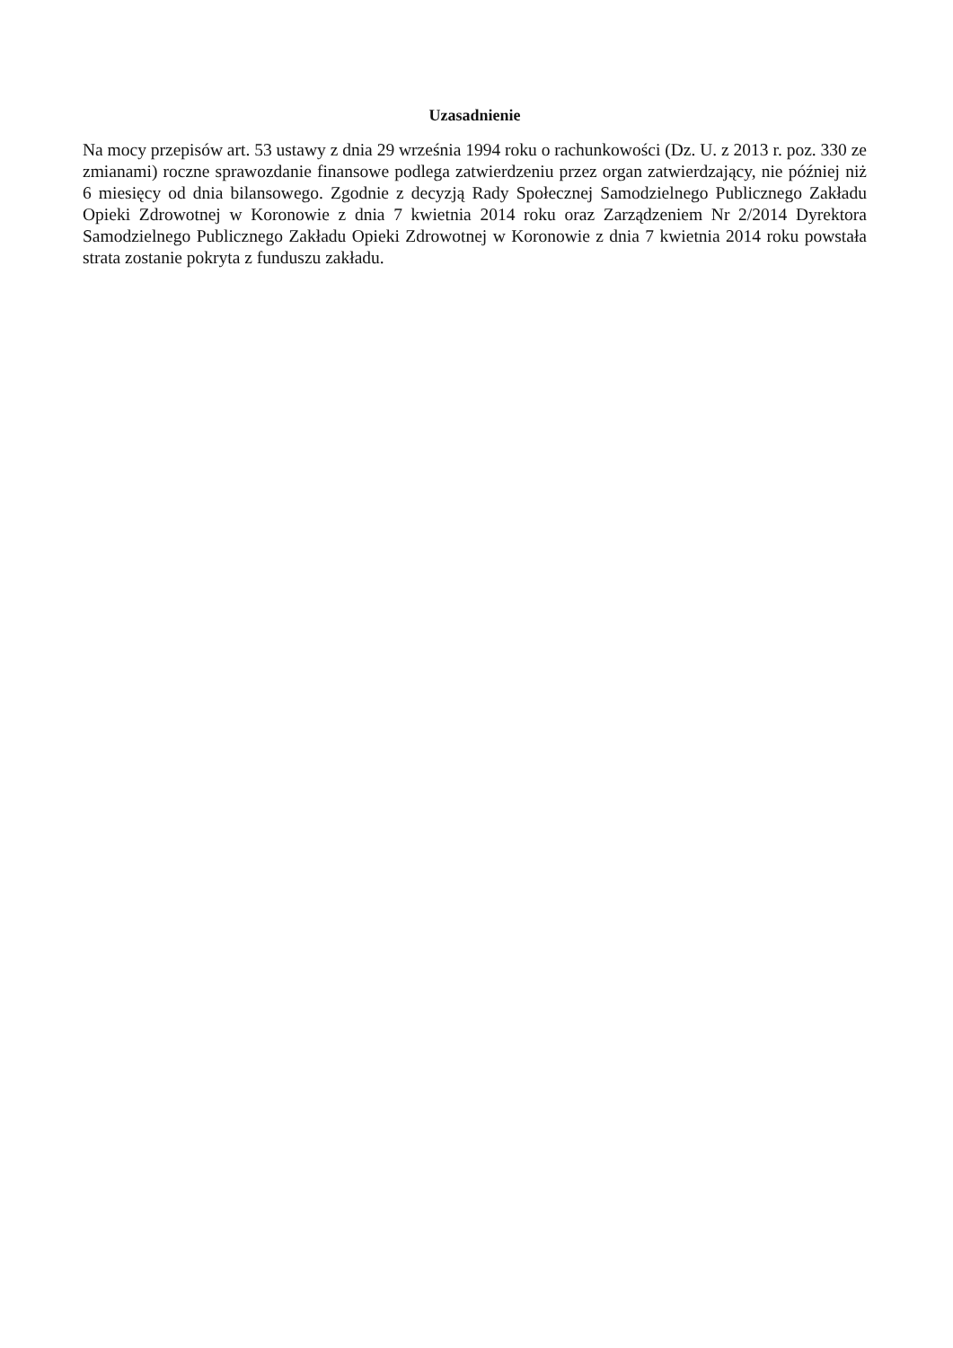Uzasadnienie
Na mocy przepisów art. 53 ustawy z dnia 29 września 1994 roku o rachunkowości (Dz. U. z 2013 r. poz. 330 ze zmianami) roczne sprawozdanie finansowe podlega zatwierdzeniu przez organ zatwierdzający, nie później niż 6 miesięcy od dnia bilansowego. Zgodnie z decyzją Rady Społecznej Samodzielnego Publicznego Zakładu Opieki Zdrowotnej w Koronowie z dnia 7 kwietnia 2014 roku oraz Zarządzeniem Nr 2/2014 Dyrektora Samodzielnego Publicznego Zakładu Opieki Zdrowotnej w Koronowie z dnia 7 kwietnia 2014 roku powstała strata zostanie pokryta z funduszu zakładu.